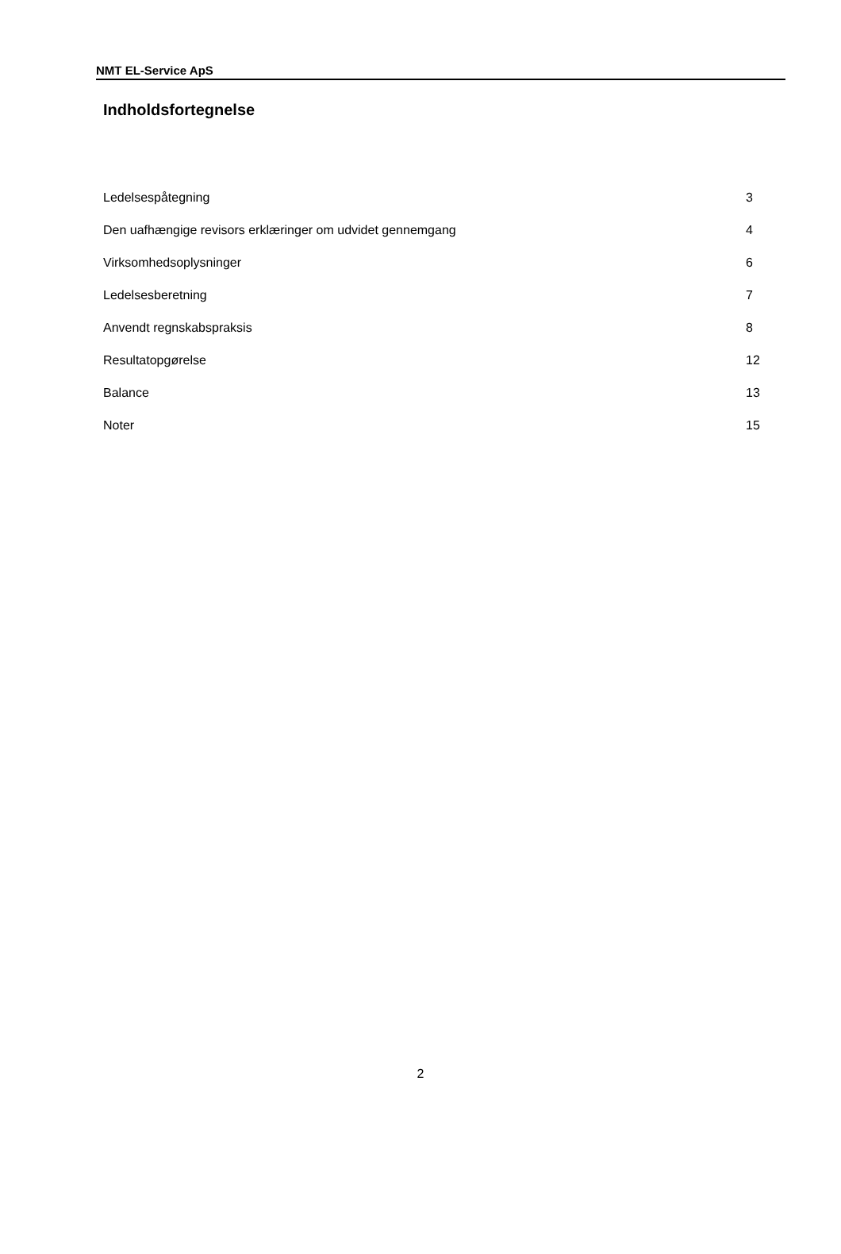NMT EL-Service ApS
Indholdsfortegnelse
| Ledelsespåtegning | 3 |
| Den uafhængige revisors erklæringer om udvidet gennemgang | 4 |
| Virksomhedsoplysninger | 6 |
| Ledelsesberetning | 7 |
| Anvendt regnskabspraksis | 8 |
| Resultatopgørelse | 12 |
| Balance | 13 |
| Noter | 15 |
2